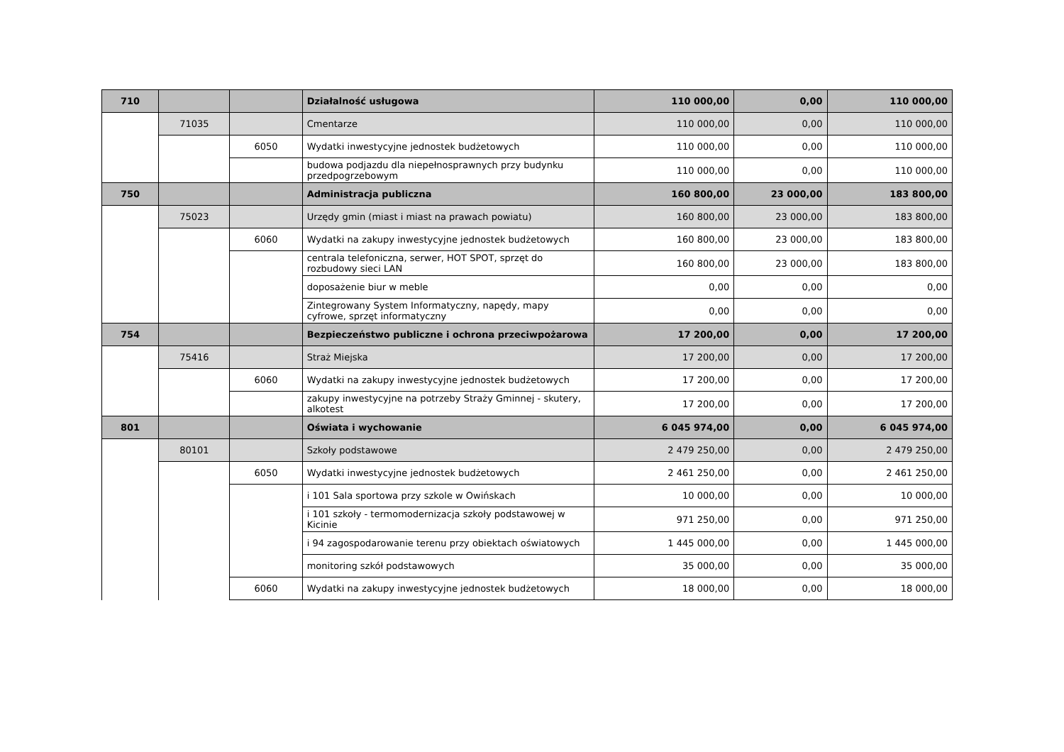| 710 | | | Działalność usługowa | 110 000,00 | 0,00 | 110 000,00 |
| | 71035 | | Cmentarze | 110 000,00 | 0,00 | 110 000,00 |
| | | 6050 | Wydatki inwestycyjne jednostek budżetowych | 110 000,00 | 0,00 | 110 000,00 |
| | | | budowa podjazdu dla niepełnosprawnych przy budynku przedpogrzebowym | 110 000,00 | 0,00 | 110 000,00 |
| 750 | | | Administracja publiczna | 160 800,00 | 23 000,00 | 183 800,00 |
| | 75023 | | Urzędy gmin (miast i miast na prawach powiatu) | 160 800,00 | 23 000,00 | 183 800,00 |
| | | 6060 | Wydatki na zakupy inwestycyjne jednostek budżetowych | 160 800,00 | 23 000,00 | 183 800,00 |
| | | | centrala telefoniczna, serwer, HOT SPOT, sprzęt do rozbudowy sieci LAN | 160 800,00 | 23 000,00 | 183 800,00 |
| | | | doposażenie biur w meble | 0,00 | 0,00 | 0,00 |
| | | | Zintegrowany System Informatyczny, napędy, mapy cyfrowe, sprzęt informatyczny | 0,00 | 0,00 | 0,00 |
| 754 | | | Bezpieczeństwo publiczne i ochrona przeciwpożarowa | 17 200,00 | 0,00 | 17 200,00 |
| | 75416 | | Straż Miejska | 17 200,00 | 0,00 | 17 200,00 |
| | | 6060 | Wydatki na zakupy inwestycyjne jednostek budżetowych | 17 200,00 | 0,00 | 17 200,00 |
| | | | zakupy inwestycyjne na potrzeby Straży Gminnej - skutery, alkotest | 17 200,00 | 0,00 | 17 200,00 |
| 801 | | | Oświata i wychowanie | 6 045 974,00 | 0,00 | 6 045 974,00 |
| | 80101 | | Szkoły podstawowe | 2 479 250,00 | 0,00 | 2 479 250,00 |
| | | 6050 | Wydatki inwestycyjne jednostek budżetowych | 2 461 250,00 | 0,00 | 2 461 250,00 |
| | | | i 101 Sala sportowa przy szkole w Owińskach | 10 000,00 | 0,00 | 10 000,00 |
| | | | i 101 szkoły - termomodernizacja szkoły podstawowej w Kicinie | 971 250,00 | 0,00 | 971 250,00 |
| | | | i 94 zagospodarowanie terenu przy obiektach oświatowych | 1 445 000,00 | 0,00 | 1 445 000,00 |
| | | | monitoring szkół podstawowych | 35 000,00 | 0,00 | 35 000,00 |
| | | 6060 | Wydatki na zakupy inwestycyjne jednostek budżetowych | 18 000,00 | 0,00 | 18 000,00 |